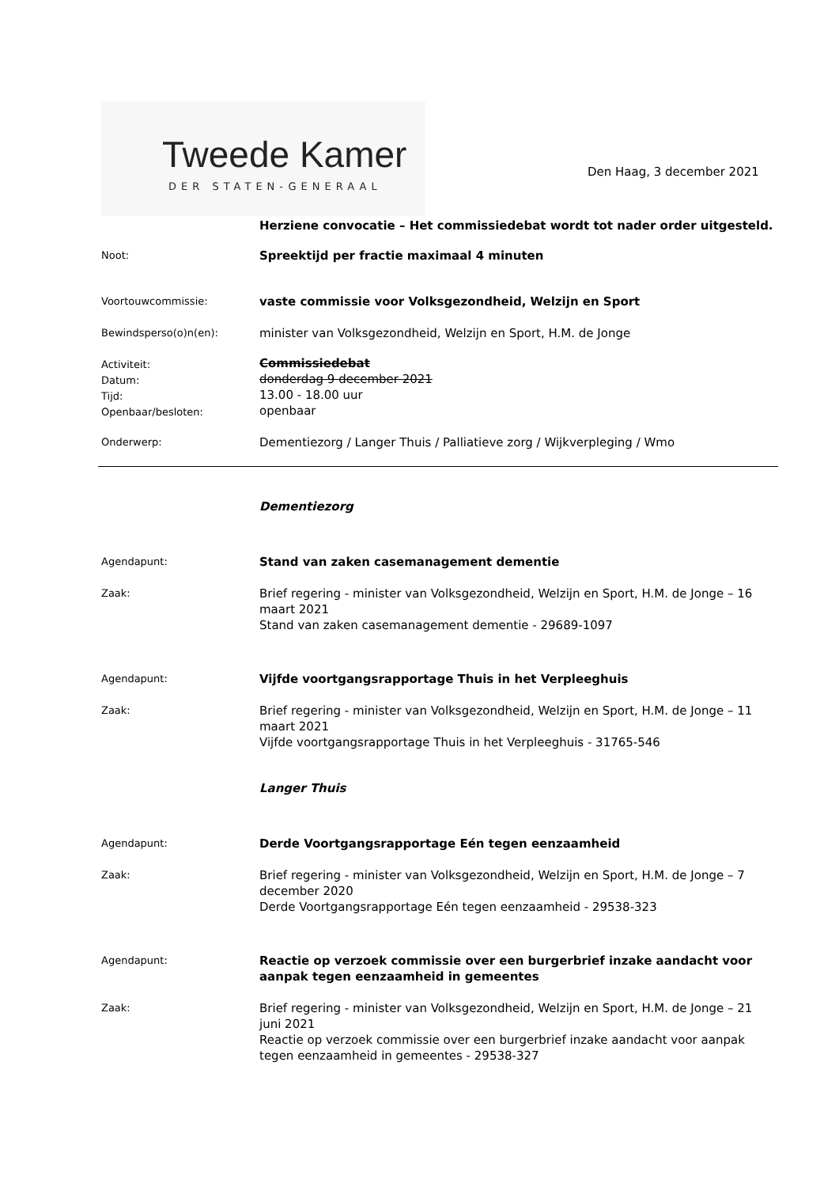Tweede Kamer
DER STATEN-GENERAAL
Den Haag, 3 december 2021
Herziene convocatie – Het commissiedebat wordt tot nader order uitgesteld.
Noot:
Spreektijd per fractie maximaal 4 minuten
Voortouwcommissie:
vaste commissie voor Volksgezondheid, Welzijn en Sport
Bewindsperso(o)n(en):
minister van Volksgezondheid, Welzijn en Sport, H.M. de Jonge
Activiteit:
Datum:
Tijd:
Openbaar/besloten:
Commissiedebat
donderdag 9 december 2021
13.00 - 18.00 uur
openbaar
Onderwerp:
Dementiezorg / Langer Thuis / Palliatieve zorg / Wijkverpleging / Wmo
Dementiezorg
Agendapunt:
Stand van zaken casemanagement dementie
Zaak:
Brief regering - minister van Volksgezondheid, Welzijn en Sport, H.M. de Jonge – 16 maart 2021
Stand van zaken casemanagement dementie - 29689-1097
Agendapunt:
Vijfde voortgangsrapportage Thuis in het Verpleeghuis
Zaak:
Brief regering - minister van Volksgezondheid, Welzijn en Sport, H.M. de Jonge – 11 maart 2021
Vijfde voortgangsrapportage Thuis in het Verpleeghuis - 31765-546
Langer Thuis
Agendapunt:
Derde Voortgangsrapportage Eén tegen eenzaamheid
Zaak:
Brief regering - minister van Volksgezondheid, Welzijn en Sport, H.M. de Jonge – 7 december 2020
Derde Voortgangsrapportage Eén tegen eenzaamheid - 29538-323
Agendapunt:
Reactie op verzoek commissie over een burgerbrief inzake aandacht voor aanpak tegen eenzaamheid in gemeentes
Zaak:
Brief regering - minister van Volksgezondheid, Welzijn en Sport, H.M. de Jonge – 21 juni 2021
Reactie op verzoek commissie over een burgerbrief inzake aandacht voor aanpak tegen eenzaamheid in gemeentes - 29538-327